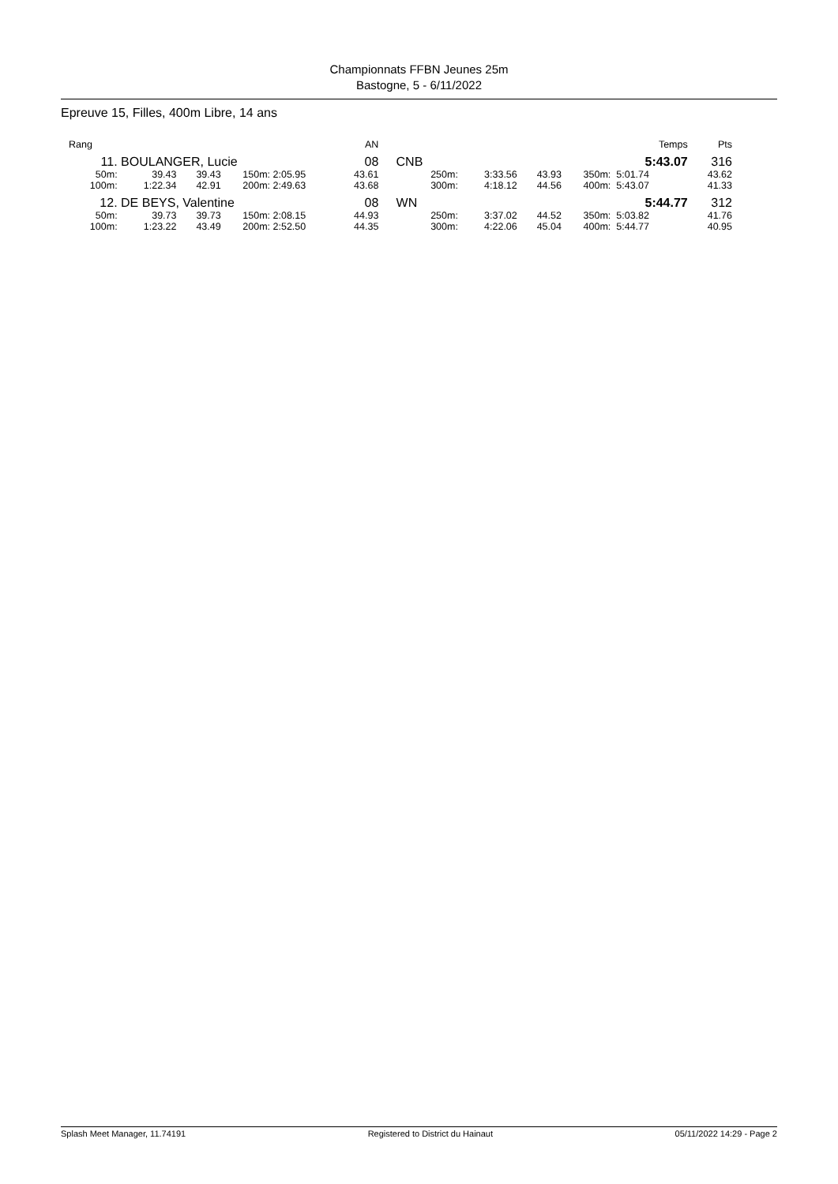Championnats FFBN Jeunes 25m
Bastogne, 5 - 6/11/2022
Epreuve 15, Filles, 400m Libre, 14 ans
| Rang | | | | | AN | | | | | | Temps | Pts |
| --- | --- | --- | --- | --- | --- | --- | --- | --- | --- | --- | --- | --- |
| 11. | BOULANGER, Lucie | | | | 08 | CNB | | | | | 5:43.07 | 316 |
| 50m: | 39.43 | 39.43 | 150m: | 2:05.95 | 43.61 | 250m: | 3:33.56 | 43.93 | 350m: | | 5:01.74 | 43.62 |
| 100m: | 1:22.34 | 42.91 | 200m: | 2:49.63 | 43.68 | 300m: | 4:18.12 | 44.56 | 400m: | | 5:43.07 | 41.33 |
| 12. | DE BEYS, Valentine | | | | 08 | WN | | | | | 5:44.77 | 312 |
| 50m: | 39.73 | 39.73 | 150m: | 2:08.15 | 44.93 | 250m: | 3:37.02 | 44.52 | 350m: | | 5:03.82 | 41.76 |
| 100m: | 1:23.22 | 43.49 | 200m: | 2:52.50 | 44.35 | 300m: | 4:22.06 | 45.04 | 400m: | | 5:44.77 | 40.95 |
Splash Meet Manager, 11.74191 Registered to District du Hainaut 05/11/2022 14:29 - Page 2